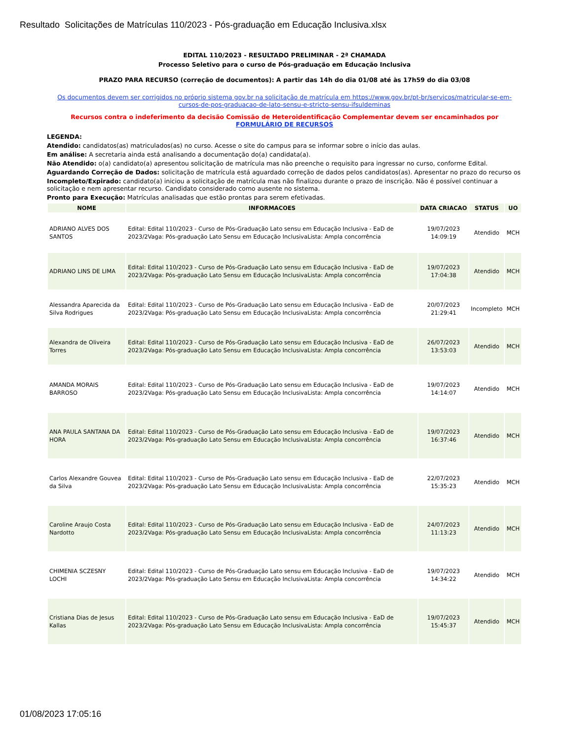Resultado Solicitações de Matrículas 110/2023 - Pós-graduação em Educação Inclusiva.xlsx
EDITAL 110/2023 - RESULTADO PRELIMINAR - 2ª CHAMADA
Processo Seletivo para o curso de Pós-graduação em Educação Inclusiva
PRAZO PARA RECURSO (correção de documentos): A partir das 14h do dia 01/08 até às 17h59 do dia 03/08
Os documentos devem ser corrigidos no próprio sistema gov.br na solicitação de matrícula em https://www.gov.br/pt-br/servicos/matricular-se-em-cursos-de-pos-graduacao-de-lato-sensu-e-stricto-sensu-ifsuldeminas
Recursos contra o indeferimento da decisão Comissão de Heteroidentificação Complementar devem ser encaminhados por FORMULÁRIO DE RECURSOS
LEGENDA:
Atendido: candidatos(as) matriculados(as) no curso. Acesse o site do campus para se informar sobre o início das aulas.
Em análise: A secretaria ainda está analisando a documentação do(a) candidata(a).
Não Atendido: o(a) candidato(a) apresentou solicitação de matrícula mas não preenche o requisito para ingressar no curso, conforme Edital.
Aguardando Correção de Dados: solicitação de matrícula está aguardado correção de dados pelos candidatos(as). Apresentar no prazo do recurso os
Incompleto/Expirado: candidato(a) iniciou a solicitação de matrícula mas não finalizou durante o prazo de inscrição. Não é possível continuar a solicitação e nem apresentar recurso. Candidato considerado como ausente no sistema.
Pronto para Execução: Matrículas analisadas que estão prontas para serem efetivadas.
| NOME | INFORMACOES | DATA CRIACAO | STATUS | UO |
| --- | --- | --- | --- | --- |
| ADRIANO ALVES DOS SANTOS | Edital: Edital 110/2023 - Curso de Pós-Graduação Lato sensu em Educação Inclusiva - EaD de 2023/2Vaga: Pós-graduação Lato Sensu em Educação InclusivaLista: Ampla concorrência | 19/07/2023 14:09:19 | Atendido | MCH |
| ADRIANO LINS DE LIMA | Edital: Edital 110/2023 - Curso de Pós-Graduação Lato sensu em Educação Inclusiva - EaD de 2023/2Vaga: Pós-graduação Lato Sensu em Educação InclusivaLista: Ampla concorrência | 19/07/2023 17:04:38 | Atendido | MCH |
| Alessandra Aparecida da Silva Rodrigues | Edital: Edital 110/2023 - Curso de Pós-Graduação Lato sensu em Educação Inclusiva - EaD de 2023/2Vaga: Pós-graduação Lato Sensu em Educação InclusivaLista: Ampla concorrência | 20/07/2023 21:29:41 | Incompleto | MCH |
| Alexandra de Oliveira Torres | Edital: Edital 110/2023 - Curso de Pós-Graduação Lato sensu em Educação Inclusiva - EaD de 2023/2Vaga: Pós-graduação Lato Sensu em Educação InclusivaLista: Ampla concorrência | 26/07/2023 13:53:03 | Atendido | MCH |
| AMANDA MORAIS BARROSO | Edital: Edital 110/2023 - Curso de Pós-Graduação Lato sensu em Educação Inclusiva - EaD de 2023/2Vaga: Pós-graduação Lato Sensu em Educação InclusivaLista: Ampla concorrência | 19/07/2023 14:14:07 | Atendido | MCH |
| ANA PAULA SANTANA DA HORA | Edital: Edital 110/2023 - Curso de Pós-Graduação Lato sensu em Educação Inclusiva - EaD de 2023/2Vaga: Pós-graduação Lato Sensu em Educação InclusivaLista: Ampla concorrência | 19/07/2023 16:37:46 | Atendido | MCH |
| Carlos Alexandre Gouvea da Silva | Edital: Edital 110/2023 - Curso de Pós-Graduação Lato sensu em Educação Inclusiva - EaD de 2023/2Vaga: Pós-graduação Lato Sensu em Educação InclusivaLista: Ampla concorrência | 22/07/2023 15:35:23 | Atendido | MCH |
| Caroline Araujo Costa Nardotto | Edital: Edital 110/2023 - Curso de Pós-Graduação Lato sensu em Educação Inclusiva - EaD de 2023/2Vaga: Pós-graduação Lato Sensu em Educação InclusivaLista: Ampla concorrência | 24/07/2023 11:13:23 | Atendido | MCH |
| CHIMENIA SCZESNY LOCHI | Edital: Edital 110/2023 - Curso de Pós-Graduação Lato sensu em Educação Inclusiva - EaD de 2023/2Vaga: Pós-graduação Lato Sensu em Educação InclusivaLista: Ampla concorrência | 19/07/2023 14:34:22 | Atendido | MCH |
| Cristiana Dias de Jesus Kallas | Edital: Edital 110/2023 - Curso de Pós-Graduação Lato sensu em Educação Inclusiva - EaD de 2023/2Vaga: Pós-graduação Lato Sensu em Educação InclusivaLista: Ampla concorrência | 19/07/2023 15:45:37 | Atendido | MCH |
01/08/2023 17:05:16